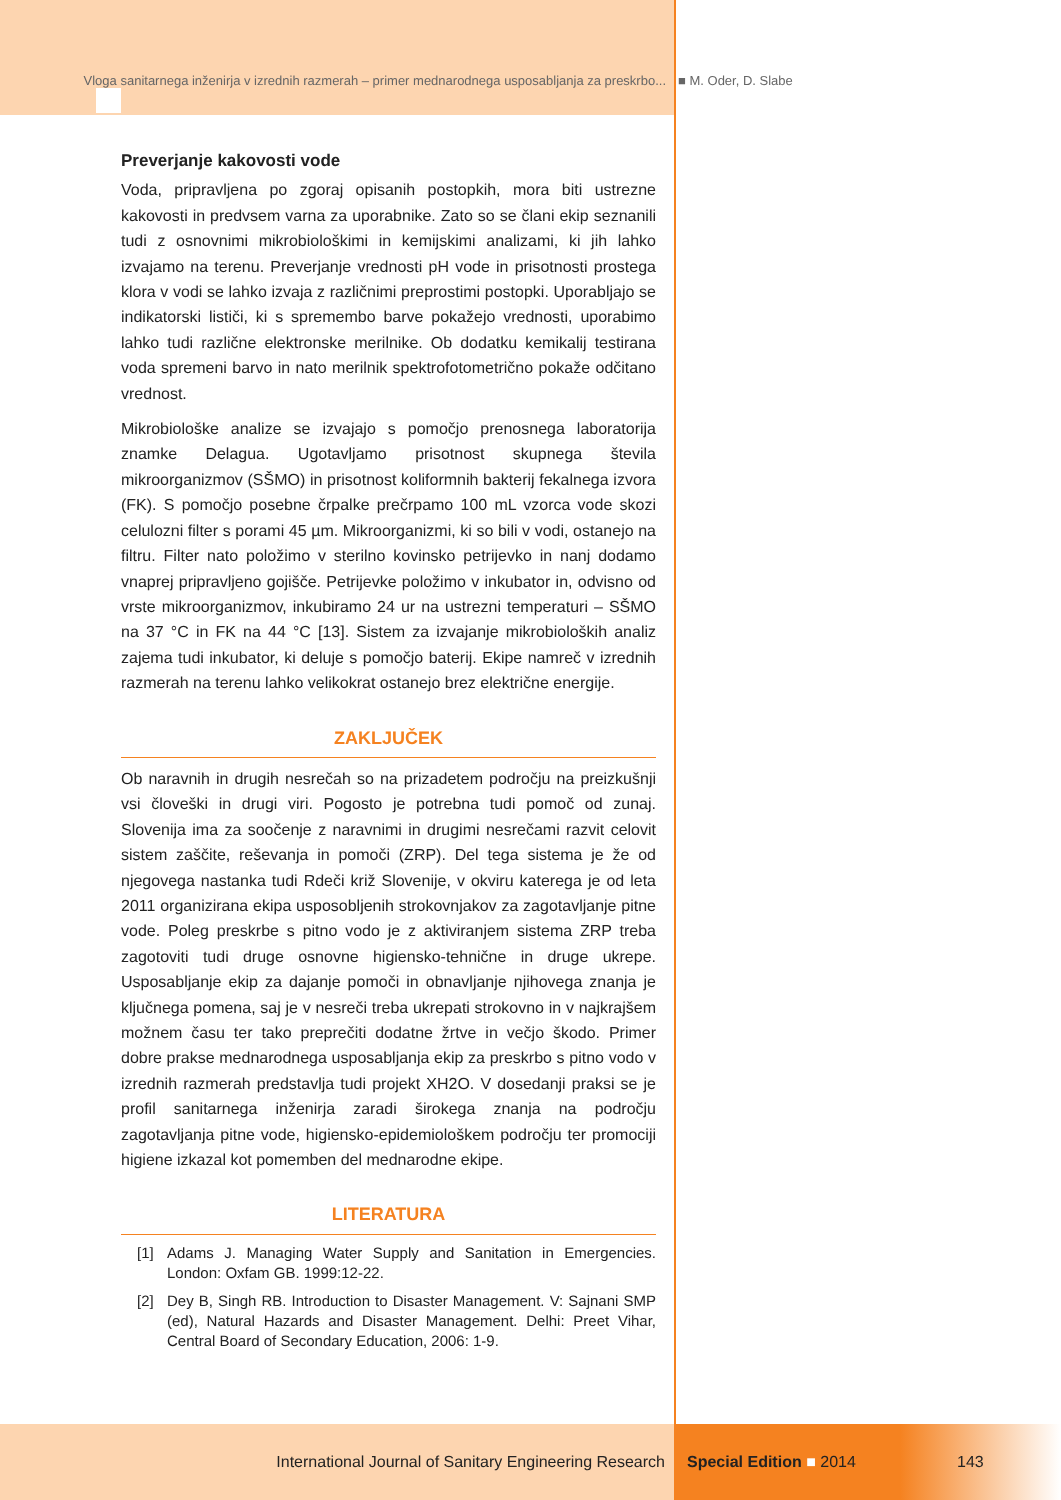Vloga sanitarnega inženirja v izrednih razmerah – primer mednarodnega usposabljanja za preskrbo... ■ M. Oder, D. Slabe
Preverjanje kakovosti vode
Voda, pripravljena po zgoraj opisanih postopkih, mora biti ustrezne kakovosti in predvsem varna za uporabnike. Zato so se člani ekip seznanili tudi z osnovnimi mikrobiološkimi in kemijskimi analizami, ki jih lahko izvajamo na terenu. Preverjanje vrednosti pH vode in prisotnosti prostega klora v vodi se lahko izvaja z različnimi preprostimi postopki. Uporabljajo se indikatorski lističi, ki s spremembo barve pokažejo vrednosti, uporabimo lahko tudi različne elektronske merilnike. Ob dodatku kemikalij testirana voda spremeni barvo in nato merilnik spektrofotometrično pokaže odčitano vrednost.
Mikrobiološke analize se izvajajo s pomočjo prenosnega laboratorija znamke Delagua. Ugotavljamo prisotnost skupnega števila mikroorganizmov (SŠMO) in prisotnost koliformnih bakterij fekalnega izvora (FK). S pomočjo posebne črpalke prečrpamo 100 mL vzorca vode skozi celulozni filter s porami 45 µm. Mikroorganizmi, ki so bili v vodi, ostanejo na filtru. Filter nato položimo v sterilno kovinsko petrijevko in nanj dodamo vnaprej pripravljeno gojišče. Petrijevke položimo v inkubator in, odvisno od vrste mikroorganizmov, inkubiramo 24 ur na ustrezni temperaturi – SŠMO na 37 °C in FK na 44 °C [13]. Sistem za izvajanje mikrobioloških analiz zajema tudi inkubator, ki deluje s pomočjo baterij. Ekipe namreč v izrednih razmerah na terenu lahko velikokrat ostanejo brez električne energije.
ZAKLJUČEK
Ob naravnih in drugih nesrečah so na prizadetem področju na preizkušnji vsi človeški in drugi viri. Pogosto je potrebna tudi pomoč od zunaj. Slovenija ima za soočenje z naravnimi in drugimi nesrečami razvit celovit sistem zaščite, reševanja in pomoči (ZRP). Del tega sistema je že od njegovega nastanka tudi Rdeči križ Slovenije, v okviru katerega je od leta 2011 organizirana ekipa usposobljenih strokovnjakov za zagotavljanje pitne vode. Poleg preskrbe s pitno vodo je z aktiviranjem sistema ZRP treba zagotoviti tudi druge osnovne higiensko-tehnične in druge ukrepe. Usposabljanje ekip za dajanje pomoči in obnavljanje njihovega znanja je ključnega pomena, saj je v nesreči treba ukrepati strokovno in v najkrajšem možnem času ter tako preprečiti dodatne žrtve in večjo škodo. Primer dobre prakse mednarodnega usposabljanja ekip za preskrbo s pitno vodo v izrednih razmerah predstavlja tudi projekt XH2O. V dosedanji praksi se je profil sanitarnega inženirja zaradi širokega znanja na področju zagotavljanja pitne vode, higiensko-epidemiološkem področju ter promociji higiene izkazal kot pomemben del mednarodne ekipe.
LITERATURA
[1] Adams J. Managing Water Supply and Sanitation in Emergencies. London: Oxfam GB. 1999:12-22.
[2] Dey B, Singh RB. Introduction to Disaster Management. V: Sajnani SMP (ed), Natural Hazards and Disaster Management. Delhi: Preet Vihar, Central Board of Secondary Education, 2006: 1-9.
International Journal of Sanitary Engineering Research Special Edition ■ 2014 143